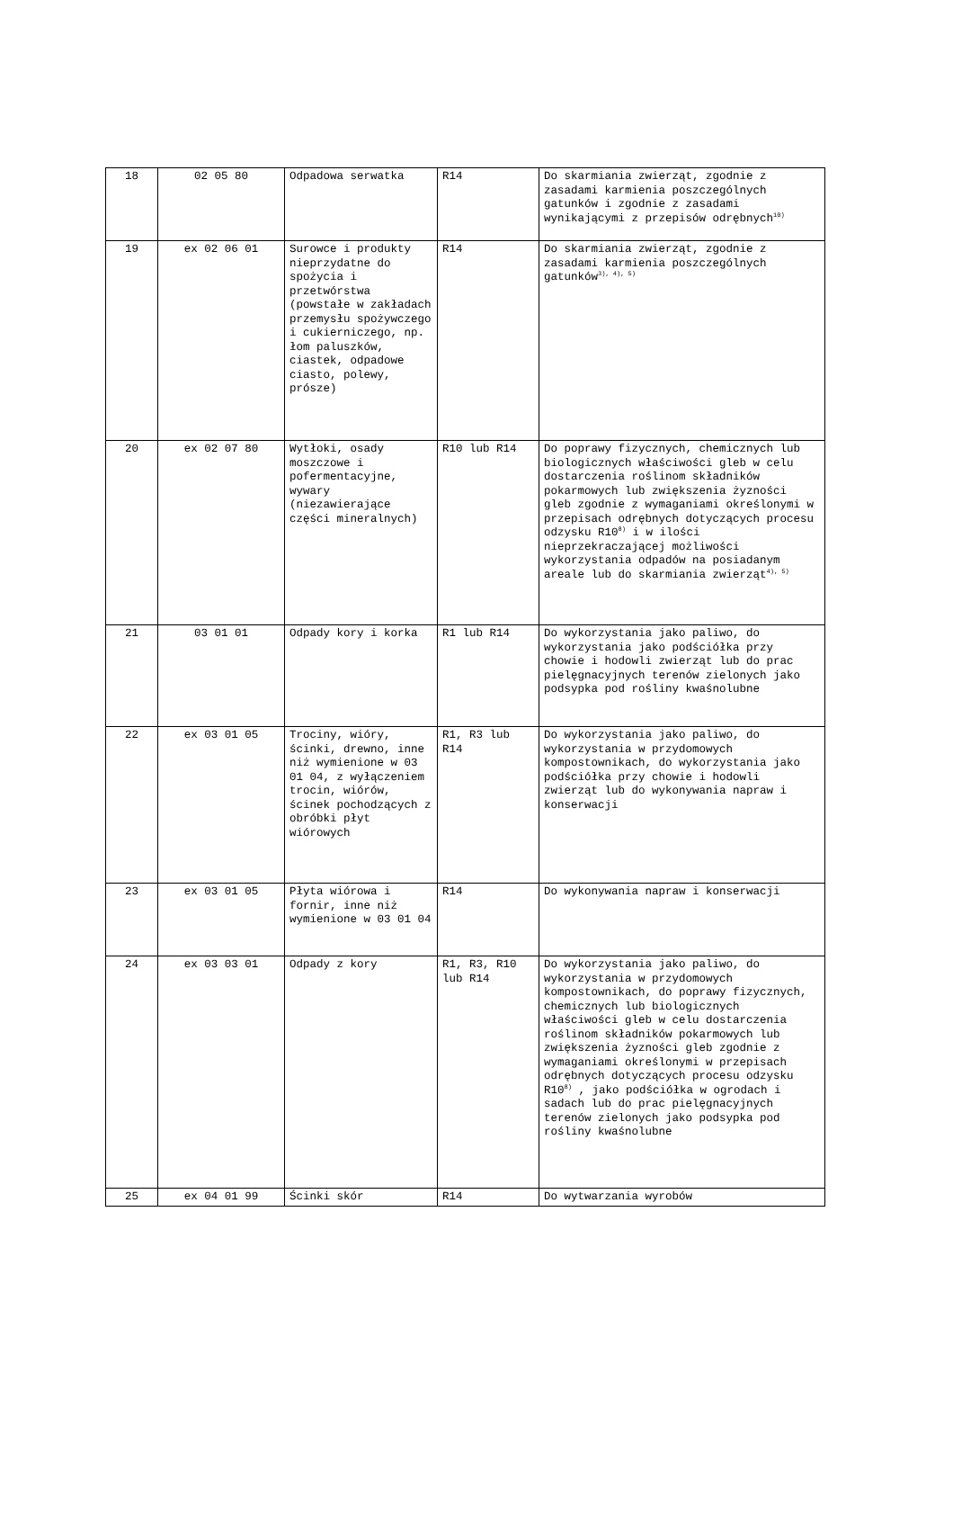| 18 | 02 05 80 | Odpadowa serwatka | R14 | Do skarmiania zwierząt, zgodnie z zasadami karmienia poszczególnych gatunków i zgodnie z zasadami wynikającymi z przepisów odrębnych<sup>10)</sup> |
| 19 | ex 02 06 01 | Surowce i produkty nieprzydatne do spożycia i przetwórstwa (powstałe w zakładach przemysłu spożywczego i cukierniczego, np. łom paluszków, ciastek, odpadowe ciasto, polewy, prósze) | R14 | Do skarmiania zwierząt, zgodnie z zasadami karmienia poszczególnych gatunków<sup>3), 4), 5)</sup> |
| 20 | ex 02 07 80 | Wytłoki, osady moszczowe i pofermentacyjne, wywary (niezawierające części mineralnych) | R10 lub R14 | Do poprawy fizycznych, chemicznych lub biologicznych właściwości gleb w celu dostarczenia roślinom składników pokarmowych lub zwiększenia żyzności gleb zgodnie z wymaganiami określonymi w przepisach odrębnych dotyczących procesu odzysku R10<sup>8)</sup> i w ilości nieprzekraczającej możliwości wykorzystania odpadów na posiadanym areale lub do skarmiania zwierząt<sup>4), 5)</sup> |
| 21 | 03 01 01 | Odpady kory i korka | R1 lub R14 | Do wykorzystania jako paliwo, do wykorzystania jako podściółka przy chowie i hodowli zwierząt lub do prac pielęgnacyjnych terenów zielonych jako podsypka pod rośliny kwaśnolubne |
| 22 | ex 03 01 05 | Trociny, wióry, ścinki, drewno, inne niż wymienione w 03 01 04, z wyłączeniem trocin, wiórów, ścinek pochodzących z obróbki płyt wiórowych | R1, R3 lub R14 | Do wykorzystania jako paliwo, do wykorzystania w przydomowych kompostownikach, do wykorzystania jako podściółka przy chowie i hodowli zwierząt lub do wykonywania napraw i konserwacji |
| 23 | ex 03 01 05 | Płyta wiórowa i fornir, inne niż wymienione w 03 01 04 | R14 | Do wykonywania napraw i konserwacji |
| 24 | ex 03 03 01 | Odpady z kory | R1, R3, R10 lub R14 | Do wykorzystania jako paliwo, do wykorzystania w przydomowych kompostownikach, do poprawy fizycznych, chemicznych lub biologicznych właściwości gleb w celu dostarczenia roślinom składników pokarmowych lub zwiększenia żyzności gleb zgodnie z wymaganiami określonymi w przepisach odrębnych dotyczących procesu odzysku R10<sup>8)</sup> , jako podściółka w ogrodach i sadach lub do prac pielęgnacyjnych terenów zielonych jako podsypka pod rośliny kwaśnolubne |
| 25 | ex 04 01 99 | Ścinki skór | R14 | Do wytwarzania wyrobów |